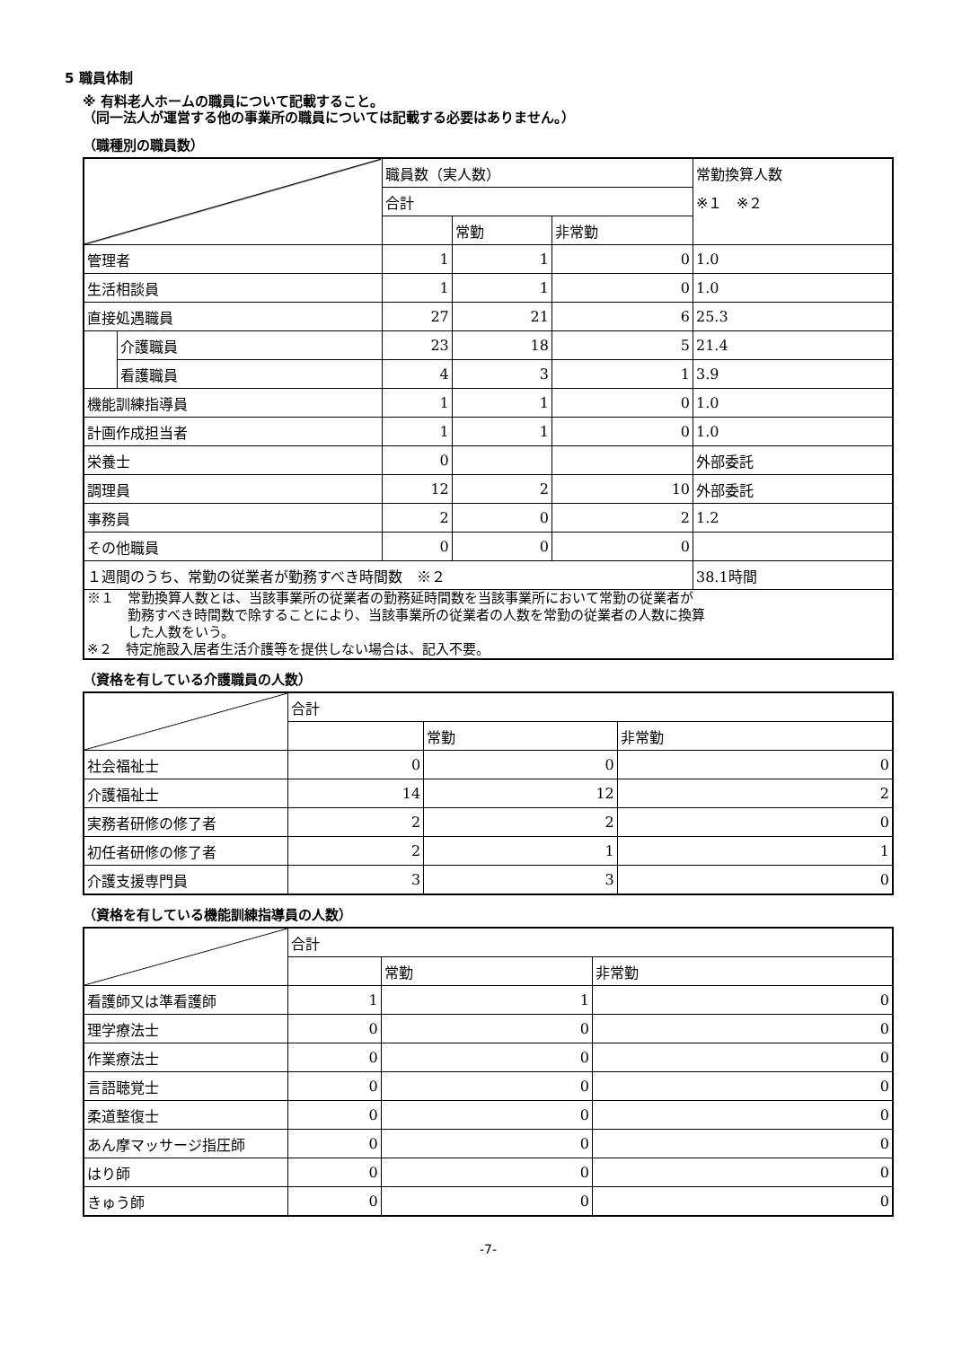5 職員体制
※ 有料老人ホームの職員について記載すること。
（同一法人が運営する他の事業所の職員については記載する必要はありません。）
（職種別の職員数）
| | | 職員数（実人数） | | | 常勤換算人数 |
| | | 合計 | | | ※１ ※２ |
| | | | 常勤 | 非常勤 | |
| 管理者 | | 1 | 1 | 0 | 1.0 |
| 生活相談員 | | 1 | 1 | 0 | 1.0 |
| 直接処遇職員 | | 27 | 21 | 6 | 25.3 |
| | 介護職員 | 23 | 18 | 5 | 21.4 |
| | 看護職員 | 4 | 3 | 1 | 3.9 |
| 機能訓練指導員 | | 1 | 1 | 0 | 1.0 |
| 計画作成担当者 | | 1 | 1 | 0 | 1.0 |
| 栄養士 | | 0 | | | 外部委託 |
| 調理員 | | 12 | 2 | 10 | 外部委託 |
| 事務員 | | 2 | 0 | 2 | 1.2 |
| その他職員 | | 0 | 0 | 0 | |
| １週間のうち、常勤の従業者が勤務すべき時間数 ※２ | | | | | 38.1時間 |
| ※１ 常勤換算人数とは、当該事業所の従業者の勤務延時間数を当該事業所において常勤の従業者が 勤務すべき時間数で除することにより、当該事業所の従業者の人数を常勤の従業者の人数に換算 した人数をいう。 ※２ 特定施設入居者生活介護等を提供しない場合は、記入不要。 | | | | | |
（資格を有している介護職員の人数）
| | 合計 | | |
| | | 常勤 | 非常勤 |
| 社会福祉士 | 0 | 0 | 0 |
| 介護福祉士 | 14 | 12 | 2 |
| 実務者研修の修了者 | 2 | 2 | 0 |
| 初任者研修の修了者 | 2 | 1 | 1 |
| 介護支援専門員 | 3 | 3 | 0 |
（資格を有している機能訓練指導員の人数）
| | 合計 | | |
| | | 常勤 | 非常勤 |
| 看護師又は準看護師 | 1 | 1 | 0 |
| 理学療法士 | 0 | 0 | 0 |
| 作業療法士 | 0 | 0 | 0 |
| 言語聴覚士 | 0 | 0 | 0 |
| 柔道整復士 | 0 | 0 | 0 |
| あん摩マッサージ指圧師 | 0 | 0 | 0 |
| はり師 | 0 | 0 | 0 |
| きゅう師 | 0 | 0 | 0 |
-7-